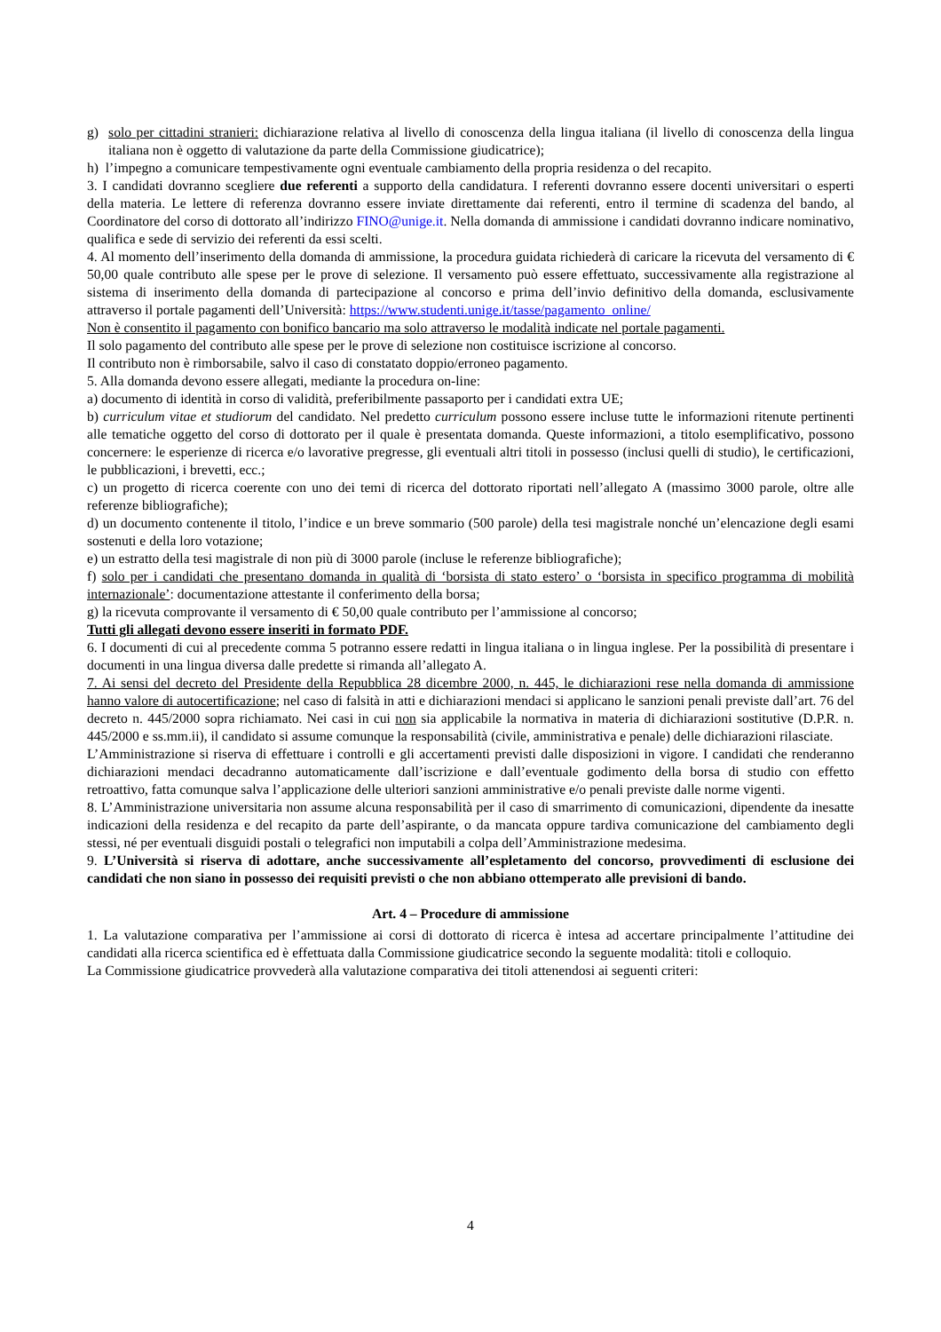g) solo per cittadini stranieri: dichiarazione relativa al livello di conoscenza della lingua italiana (il livello di conoscenza della lingua italiana non è oggetto di valutazione da parte della Commissione giudicatrice);
h) l’impegno a comunicare tempestivamente ogni eventuale cambiamento della propria residenza o del recapito.
3. I candidati dovranno scegliere due referenti a supporto della candidatura. I referenti dovranno essere docenti universitari o esperti della materia. Le lettere di referenza dovranno essere inviate direttamente dai referenti, entro il termine di scadenza del bando, al Coordinatore del corso di dottorato all’indirizzo FINO@unige.it. Nella domanda di ammissione i candidati dovranno indicare nominativo, qualifica e sede di servizio dei referenti da essi scelti.
4. Al momento dell’inserimento della domanda di ammissione, la procedura guidata richiederà di caricare la ricevuta del versamento di € 50,00 quale contributo alle spese per le prove di selezione. Il versamento può essere effettuato, successivamente alla registrazione al sistema di inserimento della domanda di partecipazione al concorso e prima dell’invio definitivo della domanda, esclusivamente attraverso il portale pagamenti dell’Università: https://www.studenti.unige.it/tasse/pagamento_online/
Non è consentito il pagamento con bonifico bancario ma solo attraverso le modalità indicate nel portale pagamenti.
Il solo pagamento del contributo alle spese per le prove di selezione non costituisce iscrizione al concorso.
Il contributo non è rimborsabile, salvo il caso di constatato doppio/erroneo pagamento.
5. Alla domanda devono essere allegati, mediante la procedura on-line:
a) documento di identità in corso di validità, preferibilmente passaporto per i candidati extra UE;
b) curriculum vitae et studiorum del candidato. Nel predetto curriculum possono essere incluse tutte le informazioni ritenute pertinenti alle tematiche oggetto del corso di dottorato per il quale è presentata domanda. Queste informazioni, a titolo esemplificativo, possono concernere: le esperienze di ricerca e/o lavorative pregresse, gli eventuali altri titoli in possesso (inclusi quelli di studio), le certificazioni, le pubblicazioni, i brevetti, ecc.;
c) un progetto di ricerca coerente con uno dei temi di ricerca del dottorato riportati nell’allegato A (massimo 3000 parole, oltre alle referenze bibliografiche);
d) un documento contenente il titolo, l’indice e un breve sommario (500 parole) della tesi magistrale nonché un’elencazione degli esami sostenuti e della loro votazione;
e) un estratto della tesi magistrale di non più di 3000 parole (incluse le referenze bibliografiche);
f) solo per i candidati che presentano domanda in qualità di ‘borsista di stato estero’ o ‘borsista in specifico programma di mobilità internazionale’: documentazione attestante il conferimento della borsa;
g) la ricevuta comprovante il versamento di € 50,00 quale contributo per l’ammissione al concorso;
Tutti gli allegati devono essere inseriti in formato PDF.
6. I documenti di cui al precedente comma 5 potranno essere redatti in lingua italiana o in lingua inglese. Per la possibilità di presentare i documenti in una lingua diversa dalle predette si rimanda all’allegato A.
7. Ai sensi del decreto del Presidente della Repubblica 28 dicembre 2000, n. 445, le dichiarazioni rese nella domanda di ammissione hanno valore di autocertificazione; nel caso di falsità in atti e dichiarazioni mendaci si applicano le sanzioni penali previste dall’art. 76 del decreto n. 445/2000 sopra richiamato. Nei casi in cui non sia applicabile la normativa in materia di dichiarazioni sostitutive (D.P.R. n. 445/2000 e ss.mm.ii), il candidato si assume comunque la responsabilità (civile, amministrativa e penale) delle dichiarazioni rilasciate.
L’Amministrazione si riserva di effettuare i controlli e gli accertamenti previsti dalle disposizioni in vigore. I candidati che renderanno dichiarazioni mendaci decadranno automaticamente dall’iscrizione e dall’eventuale godimento della borsa di studio con effetto retroattivo, fatta comunque salva l’applicazione delle ulteriori sanzioni amministrative e/o penali previste dalle norme vigenti.
8. L’Amministrazione universitaria non assume alcuna responsabilità per il caso di smarrimento di comunicazioni, dipendente da inesatte indicazioni della residenza e del recapito da parte dell’aspirante, o da mancata oppure tardiva comunicazione del cambiamento degli stessi, né per eventuali disguidi postali o telegrafici non imputabili a colpa dell’Amministrazione medesima.
9. L’Università si riserva di adottare, anche successivamente all’espletamento del concorso, provvedimenti di esclusione dei candidati che non siano in possesso dei requisiti previsti o che non abbiano ottemperato alle previsioni di bando.
Art. 4 – Procedure di ammissione
1. La valutazione comparativa per l’ammissione ai corsi di dottorato di ricerca è intesa ad accertare principalmente l’attitudine dei candidati alla ricerca scientifica ed è effettuata dalla Commissione giudicatrice secondo la seguente modalità: titoli e colloquio.
La Commissione giudicatrice provvederà alla valutazione comparativa dei titoli attenendosi ai seguenti criteri:
4